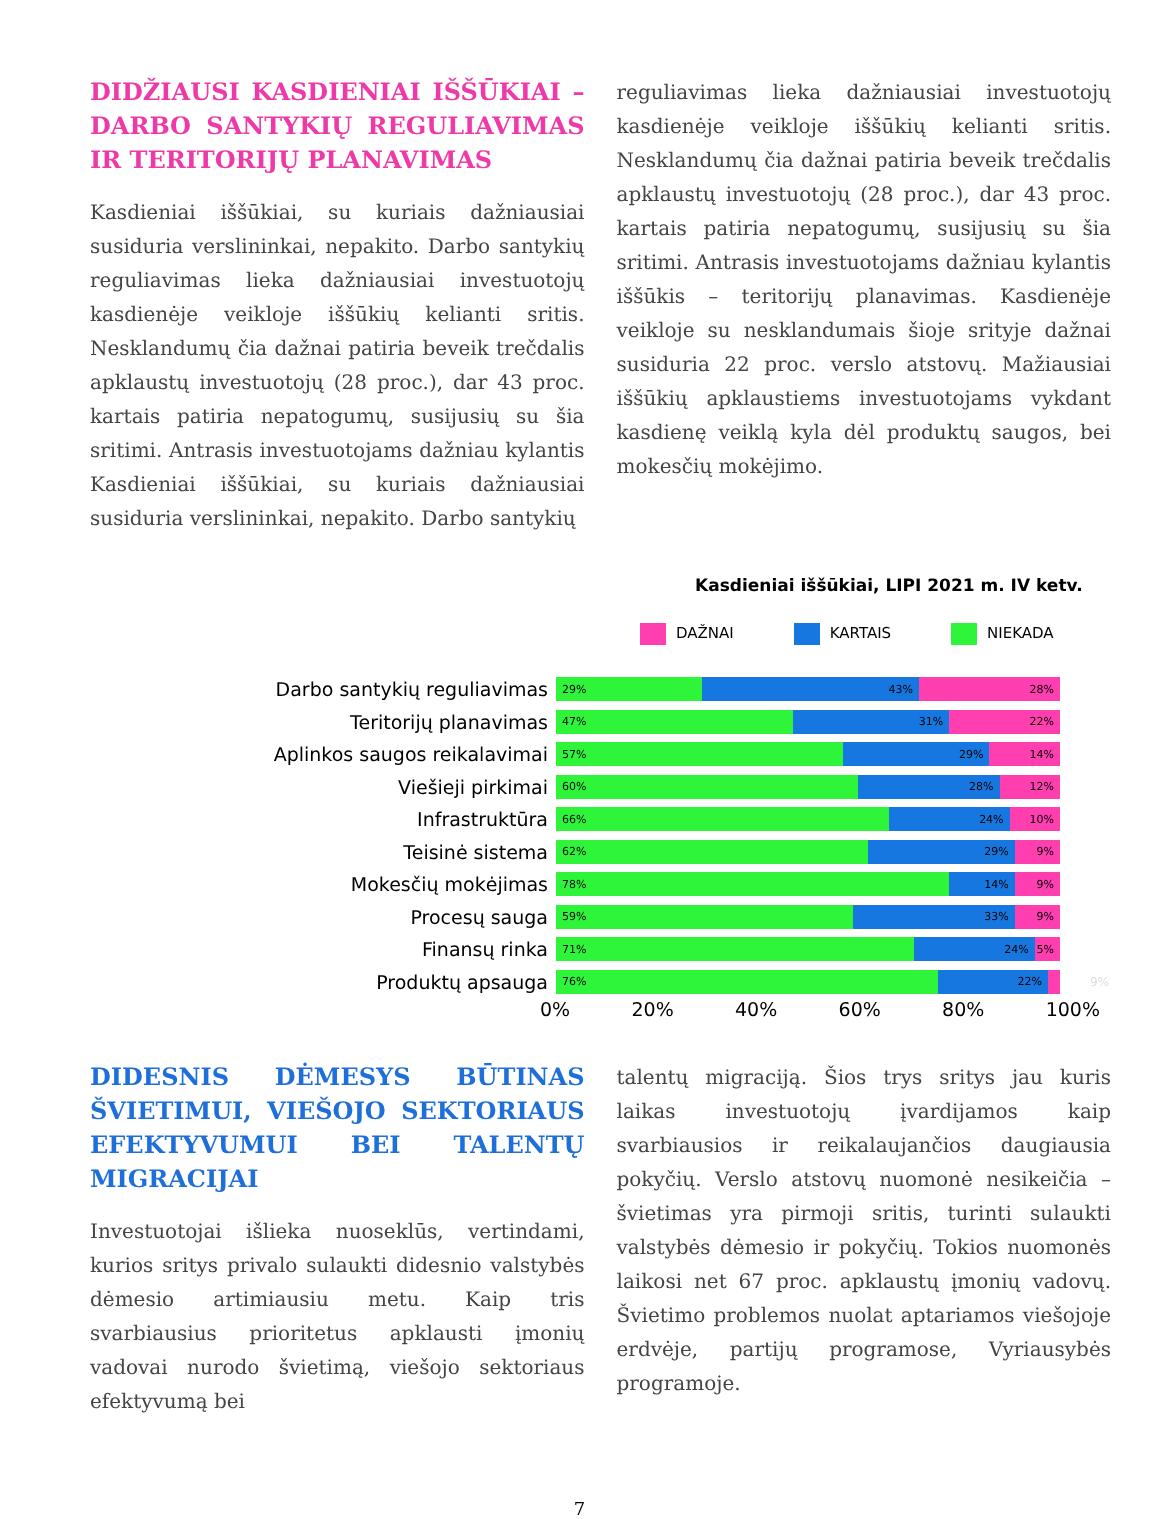DIDŽIAUSI KASDIENIAI IŠŠŪKIAI – DARBO SANTYKIŲ REGULIAVIMAS IR TERITORIJŲ PLANAVIMAS
Kasdieniai iššūkiai, su kuriais dažniausiai susiduria verslininkai, nepakito. Darbo santykių reguliavimas lieka dažniausiai investuotojų kasdienėje veikloje iššūkių kelianti sritis. Nesklandumų čia dažnai patiria beveik trečdalis apklaustų investuotojų (28 proc.), dar 43 proc. kartais patiria nepatogumų, susijusių su šia sritimi. Antrasis investuotojams dažniau kylantis Kasdieniai iššūkiai, su kuriais dažniausiai susiduria verslininkai, nepakito. Darbo santykių
reguliavimas lieka dažniausiai investuotojų kasdienėje veikloje iššūkių kelianti sritis. Nesklandumų čia dažnai patiria beveik trečdalis apklaustų investuotojų (28 proc.), dar 43 proc. kartais patiria nepatogumų, susijusių su šia sritimi. Antrasis investuotojams dažniau kylantis iššūkis – teritorijų planavimas. Kasdienėje veikloje su nesklandumais šioje srityje dažnai susiduria 22 proc. verslo atstovų. Mažiausiai iššūkių apklaustiems investuotojams vykdant kasdienę veiklą kyla dėl produktų saugos, bei mokesčių mokėjimo.
Kasdieniai iššūkiai, LIPI 2021 m. IV ketv.
DAŽNAI KARTAIS NIEKADA
Darbo santykių reguliavimas
29% 43% 28%
Teritorijų planavimas
47% 31% 22%
Aplinkos saugos reikalavimai
57% 29% 14%
Viešieji pirkimai
60% 28% 12%
Infrastruktūra
66% 24% 10%
Teisinė sistema
62% 29% 9%
Mokesčių mokėjimas
78% 14% 9%
Procesų sauga
59% 33% 9%
Finansų rinka
71% 24% 5%
Produktų apsauga
76% 22%
9%
0% 20% 40% 60% 80% 100%
DIDESNIS DĖMESYS BŪTINAS ŠVIETIMUI, VIEŠOJO SEKTORIAUS EFEKTYVUMUI BEI TALENTŲ MIGRACIJAI
Investuotojai išlieka nuoseklūs, vertindami, kurios sritys privalo sulaukti didesnio valstybės dėmesio artimiausiu metu. Kaip tris svarbiausius prioritetus apklausti įmonių vadovai nurodo švietimą, viešojo sektoriaus efektyvumą bei
talentų migraciją. Šios trys sritys jau kuris laikas investuotojų įvardijamos kaip svarbiausios ir reikalaujančios daugiausia pokyčių. Verslo atstovų nuomonė nesikeičia – švietimas yra pirmoji sritis, turinti sulaukti valstybės dėmesio ir pokyčių. Tokios nuomonės laikosi net 67 proc. apklaustų įmonių vadovų. Švietimo problemos nuolat aptariamos viešojoje erdvėje, partijų programose, Vyriausybės programoje.
7